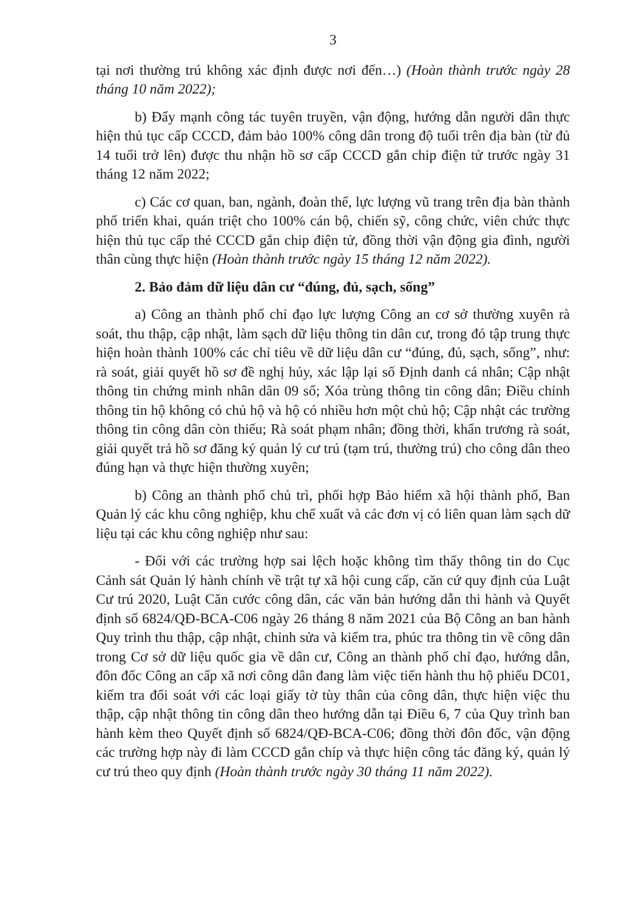3
tại nơi thường trú không xác định được nơi đến…) (Hoàn thành trước ngày 28 tháng 10 năm 2022);
b) Đẩy mạnh công tác tuyên truyền, vận động, hướng dẫn người dân thực hiện thủ tục cấp CCCD, đảm bảo 100% công dân trong độ tuổi trên địa bàn (từ đủ 14 tuổi trở lên) được thu nhận hồ sơ cấp CCCD gắn chip điện tử trước ngày 31 tháng 12 năm 2022;
c) Các cơ quan, ban, ngành, đoàn thể, lực lượng vũ trang trên địa bàn thành phố triển khai, quán triệt cho 100% cán bộ, chiến sỹ, công chức, viên chức thực hiện thủ tục cấp thẻ CCCD gắn chip điện tử, đồng thời vận động gia đình, người thân cùng thực hiện (Hoàn thành trước ngày 15 tháng 12 năm 2022).
2. Bảo đảm dữ liệu dân cư “đúng, đủ, sạch, sống”
a) Công an thành phố chỉ đạo lực lượng Công an cơ sở thường xuyên rà soát, thu thập, cập nhật, làm sạch dữ liệu thông tin dân cư, trong đó tập trung thực hiện hoàn thành 100% các chỉ tiêu về dữ liệu dân cư “đúng, đủ, sạch, sống”, như: rà soát, giải quyết hồ sơ đề nghị hủy, xác lập lại số Định danh cá nhân; Cập nhật thông tin chứng minh nhân dân 09 số; Xóa trùng thông tin công dân; Điều chỉnh thông tin hộ không có chủ hộ và hộ có nhiều hơn một chủ hộ; Cập nhật các trường thông tin công dân còn thiếu; Rà soát phạm nhân; đồng thời, khẩn trương rà soát, giải quyết trả hồ sơ đăng ký quản lý cư trú (tạm trú, thường trú) cho công dân theo đúng hạn và thực hiện thường xuyên;
b) Công an thành phố chủ trì, phối hợp Bảo hiểm xã hội thành phố, Ban Quản lý các khu công nghiệp, khu chế xuất và các đơn vị có liên quan làm sạch dữ liệu tại các khu công nghiệp như sau:
- Đối với các trường hợp sai lệch hoặc không tìm thấy thông tin do Cục Cảnh sát Quản lý hành chính về trật tự xã hội cung cấp, căn cứ quy định của Luật Cư trú 2020, Luật Căn cước công dân, các văn bản hướng dẫn thi hành và Quyết định số 6824/QĐ-BCA-C06 ngày 26 tháng 8 năm 2021 của Bộ Công an ban hành Quy trình thu thập, cập nhật, chỉnh sửa và kiểm tra, phúc tra thông tin về công dân trong Cơ sở dữ liệu quốc gia về dân cư, Công an thành phố chỉ đạo, hướng dẫn, đôn đốc Công an cấp xã nơi công dân đang làm việc tiến hành thu hộ phiếu DC01, kiểm tra đối soát với các loại giấy tờ tùy thân của công dân, thực hiện việc thu thập, cập nhật thông tin công dân theo hướng dẫn tại Điều 6, 7 của Quy trình ban hành kèm theo Quyết định số 6824/QĐ-BCA-C06; đồng thời đôn đốc, vận động các trường hợp này đi làm CCCD gắn chíp và thực hiện công tác đăng ký, quản lý cư trú theo quy định (Hoàn thành trước ngày 30 tháng 11 năm 2022).